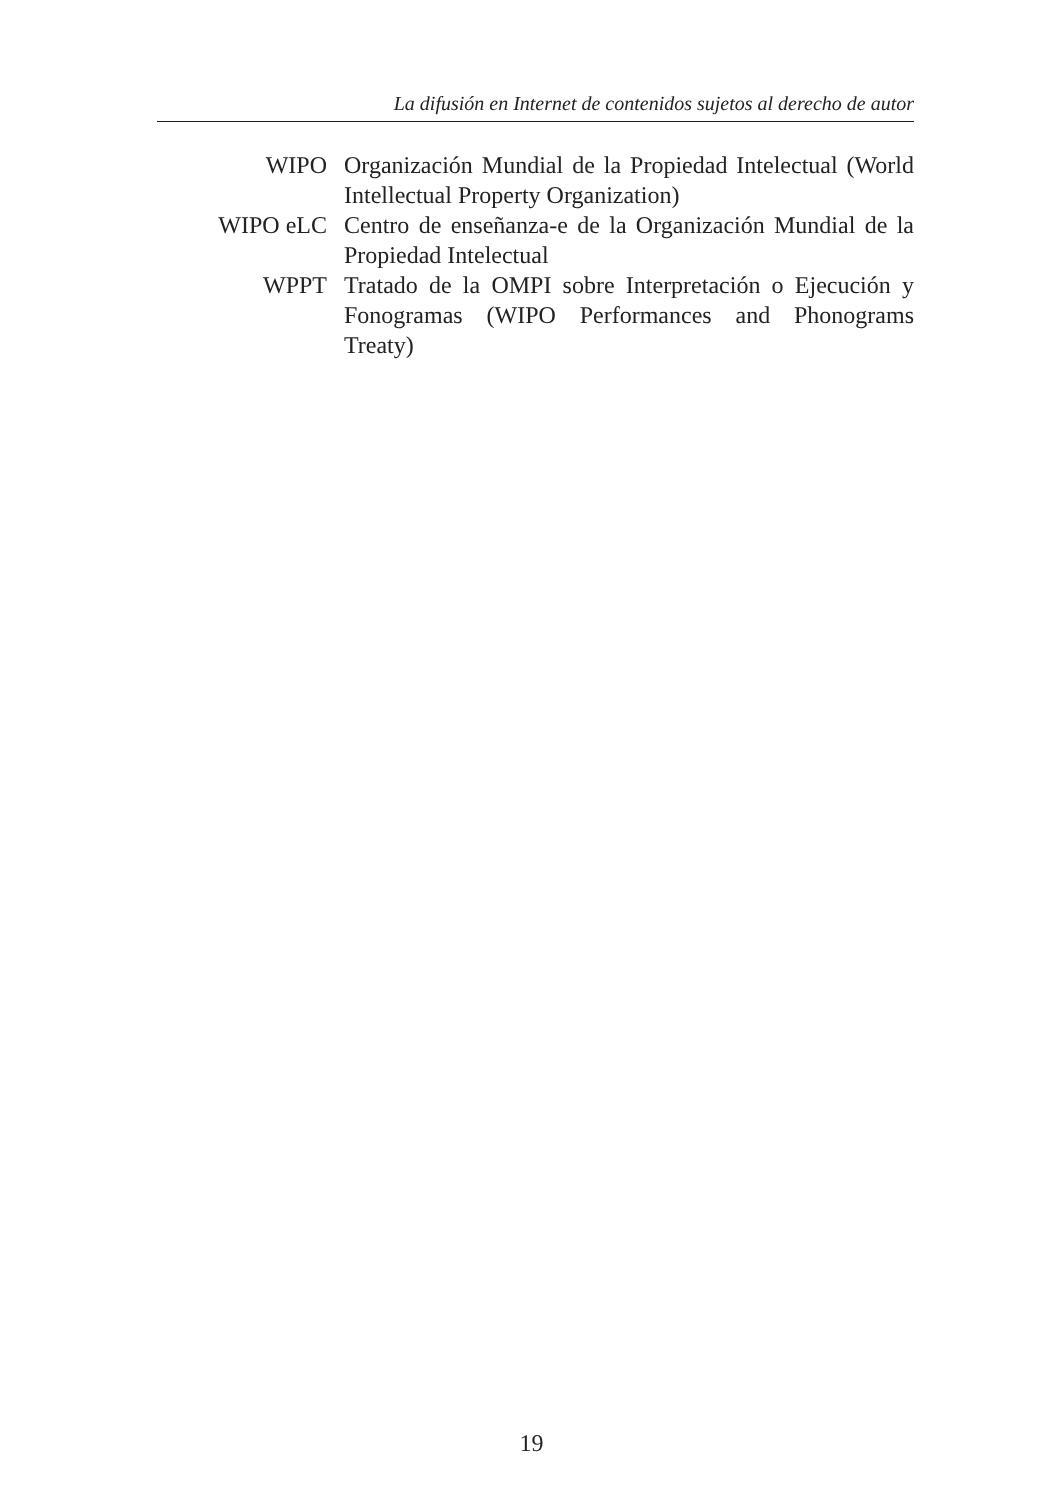La difusión en Internet de contenidos sujetos al derecho de autor
WIPO Organización Mundial de la Propiedad Intelectual (World Intellectual Property Organization)
WIPO eLC Centro de enseñanza-e de la Organización Mundial de la Propiedad Intelectual
WPPT Tratado de la OMPI sobre Interpretación o Ejecución y Fonogramas (WIPO Performances and Phonograms Treaty)
19